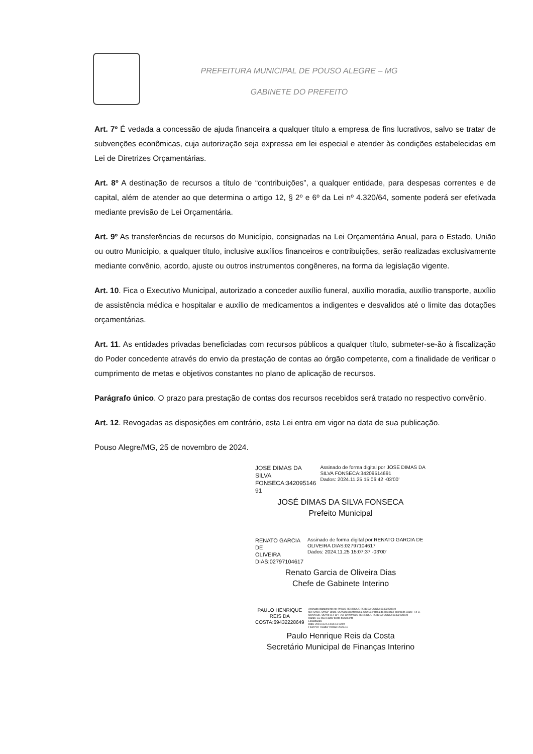PREFEITURA MUNICIPAL DE POUSO ALEGRE – MG
GABINETE DO PREFEITO
Art. 7º É vedada a concessão de ajuda financeira a qualquer título a empresa de fins lucrativos, salvo se tratar de subvenções econômicas, cuja autorização seja expressa em lei especial e atender às condições estabelecidas em Lei de Diretrizes Orçamentárias.
Art. 8º A destinação de recursos a título de “contribuições”, a qualquer entidade, para despesas correntes e de capital, além de atender ao que determina o artigo 12, § 2º e 6º da Lei nº 4.320/64, somente poderá ser efetivada mediante previsão de Lei Orçamentária.
Art. 9º As transferências de recursos do Município, consignadas na Lei Orçamentária Anual, para o Estado, União ou outro Município, a qualquer título, inclusive auxílios financeiros e contribuições, serão realizadas exclusivamente mediante convênio, acordo, ajuste ou outros instrumentos congêneres, na forma da legislação vigente.
Art. 10. Fica o Executivo Municipal, autorizado a conceder auxílio funeral, auxílio moradia, auxílio transporte, auxílio de assistência médica e hospitalar e auxílio de medicamentos a indigentes e desvalidos até o limite das dotações orçamentárias.
Art. 11. As entidades privadas beneficiadas com recursos públicos a qualquer título, submeter-se-ão à fiscalização do Poder concedente através do envio da prestação de contas ao órgão competente, com a finalidade de verificar o cumprimento de metas e objetivos constantes no plano de aplicação de recursos.
Parágrafo único. O prazo para prestação de contas dos recursos recebidos será tratado no respectivo convênio.
Art. 12. Revogadas as disposições em contrário, esta Lei entra em vigor na data de sua publicação.
Pouso Alegre/MG, 25 de novembro de 2024.
JOSE DIMAS DA SILVA
FONSECA:342095146
91
Assinado de forma digital por JOSE DIMAS DA SILVA FONSECA:34209514691
Dados: 2024.11.25 15:06:42 -03'00'
JOSÉ DIMAS DA SILVA FONSECA
Prefeito Municipal
RENATO GARCIA DE
OLIVEIRA
DIAS:02797104617
Assinado de forma digital por RENATO GARCIA DE OLIVEIRA DIAS:02797104617
Dados: 2024.11.25 15:07:37 -03'00'
Renato Garcia de Oliveira Dias
Chefe de Gabinete Interino
PAULO HENRIQUE
REIS DA
COSTA:69432228649
Assinado digitalmente por PAULO HENRIQUE REIS DA COSTA:69432228649
ND: C=BR, O=ICP-Brasil, OU=videoconferencia, OU=Secretaria da Receita Federal do Brasil - RFB, OU=AR3R, OU=RFB e-CPF A3, CN=PAULO HENRIQUE REIS DA COSTA:69432228649
Razão: Eu sou o autor deste documento
Localização:
Data: 2024.11.25 14:35:13-03'00'
Foxit PDF Reader Versão: 2023.2.0
Paulo Henrique Reis da Costa
Secretário Municipal de Finanças Interino